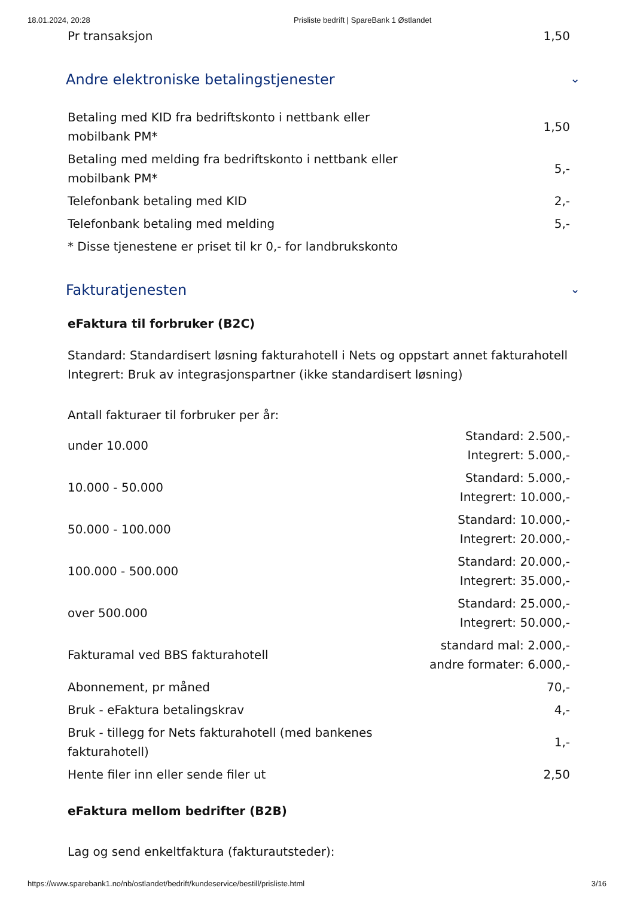18.01.2024, 20:28 Prisliste bedrift | SpareBank 1 Østlandet
| Pr transaksjon | 1,50 |
Andre elektroniske betalingstjenester ⌄
| Betaling med KID fra bedriftskonto i nettbank eller mobilbank PM* | 1,50 |
| Betaling med melding fra bedriftskonto i nettbank eller mobilbank PM* | 5,- |
| Telefonbank betaling med KID | 2,- |
| Telefonbank betaling med melding | 5,- |
| * Disse tjenestene er priset til kr 0,- for landbrukskonto | |
Fakturatjenesten ⌄
eFaktura til forbruker (B2C)
Standard: Standardisert løsning fakturahotell i Nets og oppstart annet fakturahotell
Integrert: Bruk av integrasjonspartner (ikke standardisert løsning)
Antall fakturaer til forbruker per år:
| under 10.000 | Standard: 2.500,- Integrert: 5.000,- |
| 10.000 - 50.000 | Standard: 5.000,- Integrert: 10.000,- |
| 50.000 - 100.000 | Standard: 10.000,- Integrert: 20.000,- |
| 100.000 - 500.000 | Standard: 20.000,- Integrert: 35.000,- |
| over 500.000 | Standard: 25.000,- Integrert: 50.000,- |
| Fakturamal ved BBS fakturahotell | standard mal: 2.000,- andre formater: 6.000,- |
| Abonnement, pr måned | 70,- |
| Bruk - eFaktura betalingskrav | 4,- |
| Bruk - tillegg for Nets fakturahotell (med bankenes fakturahotell) | 1,- |
| Hente filer inn eller sende filer ut | 2,50 |
eFaktura mellom bedrifter (B2B)
Lag og send enkeltfaktura (fakturautsteder):
https://www.sparebank1.no/nb/ostlandet/bedrift/kundeservice/bestill/prisliste.html 3/16